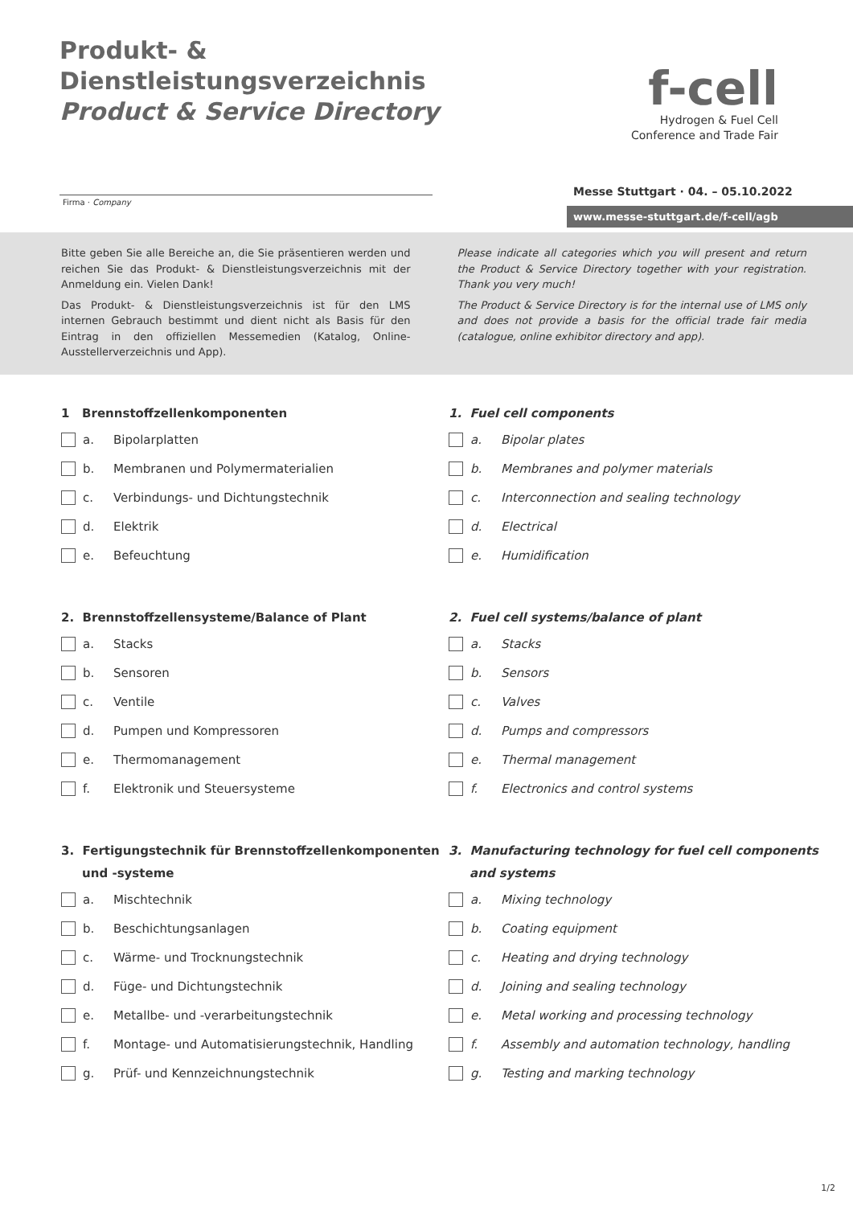Produkt- & Dienstleistungsverzeichnis
Product & Service Directory
f-cell
Hydrogen & Fuel Cell
Conference and Trade Fair
Firma · Company
Messe Stuttgart · 04. – 05.10.2022
www.messe-stuttgart.de/f-cell/agb
Bitte geben Sie alle Bereiche an, die Sie präsentieren werden und reichen Sie das Produkt- & Dienstleistungsverzeichnis mit der Anmeldung ein. Vielen Dank!
Das Produkt- & Dienstleistungsverzeichnis ist für den LMS internen Gebrauch bestimmt und dient nicht als Basis für den Eintrag in den offiziellen Messemedien (Katalog, Online-Ausstellerverzeichnis und App).
Please indicate all categories which you will present and return the Product & Service Directory together with your registration. Thank you very much!
The Product & Service Directory is for the internal use of LMS only and does not provide a basis for the official trade fair media (catalogue, online exhibitor directory and app).
1 Brennstoffzellenkomponenten
a. Bipolarplatten
b. Membranen und Polymermaterialien
c. Verbindungs- und Dichtungstechnik
d. Elektrik
e. Befeuchtung
2. Brennstoffzellensysteme/Balance of Plant
a. Stacks
b. Sensoren
c. Ventile
d. Pumpen und Kompressoren
e. Thermomanagement
f. Elektronik und Steuersysteme
3. Fertigungstechnik für Brennstoffzellenkomponenten
und -systeme
a. Mischtechnik
b. Beschichtungsanlagen
c. Wärme- und Trocknungstechnik
d. Füge- und Dichtungstechnik
e. Metallbe- und -verarbeitungstechnik
f. Montage- und Automatisierungstechnik, Handling
g. Prüf- und Kennzeichnungstechnik
1. Fuel cell components
a. Bipolar plates
b. Membranes and polymer materials
c. Interconnection and sealing technology
d. Electrical
e. Humidification
2. Fuel cell systems/balance of plant
a. Stacks
b. Sensors
c. Valves
d. Pumps and compressors
e. Thermal management
f. Electronics and control systems
3. Manufacturing technology for fuel cell components
and systems
a. Mixing technology
b. Coating equipment
c. Heating and drying technology
d. Joining and sealing technology
e. Metal working and processing technology
f. Assembly and automation technology, handling
g. Testing and marking technology
1/2